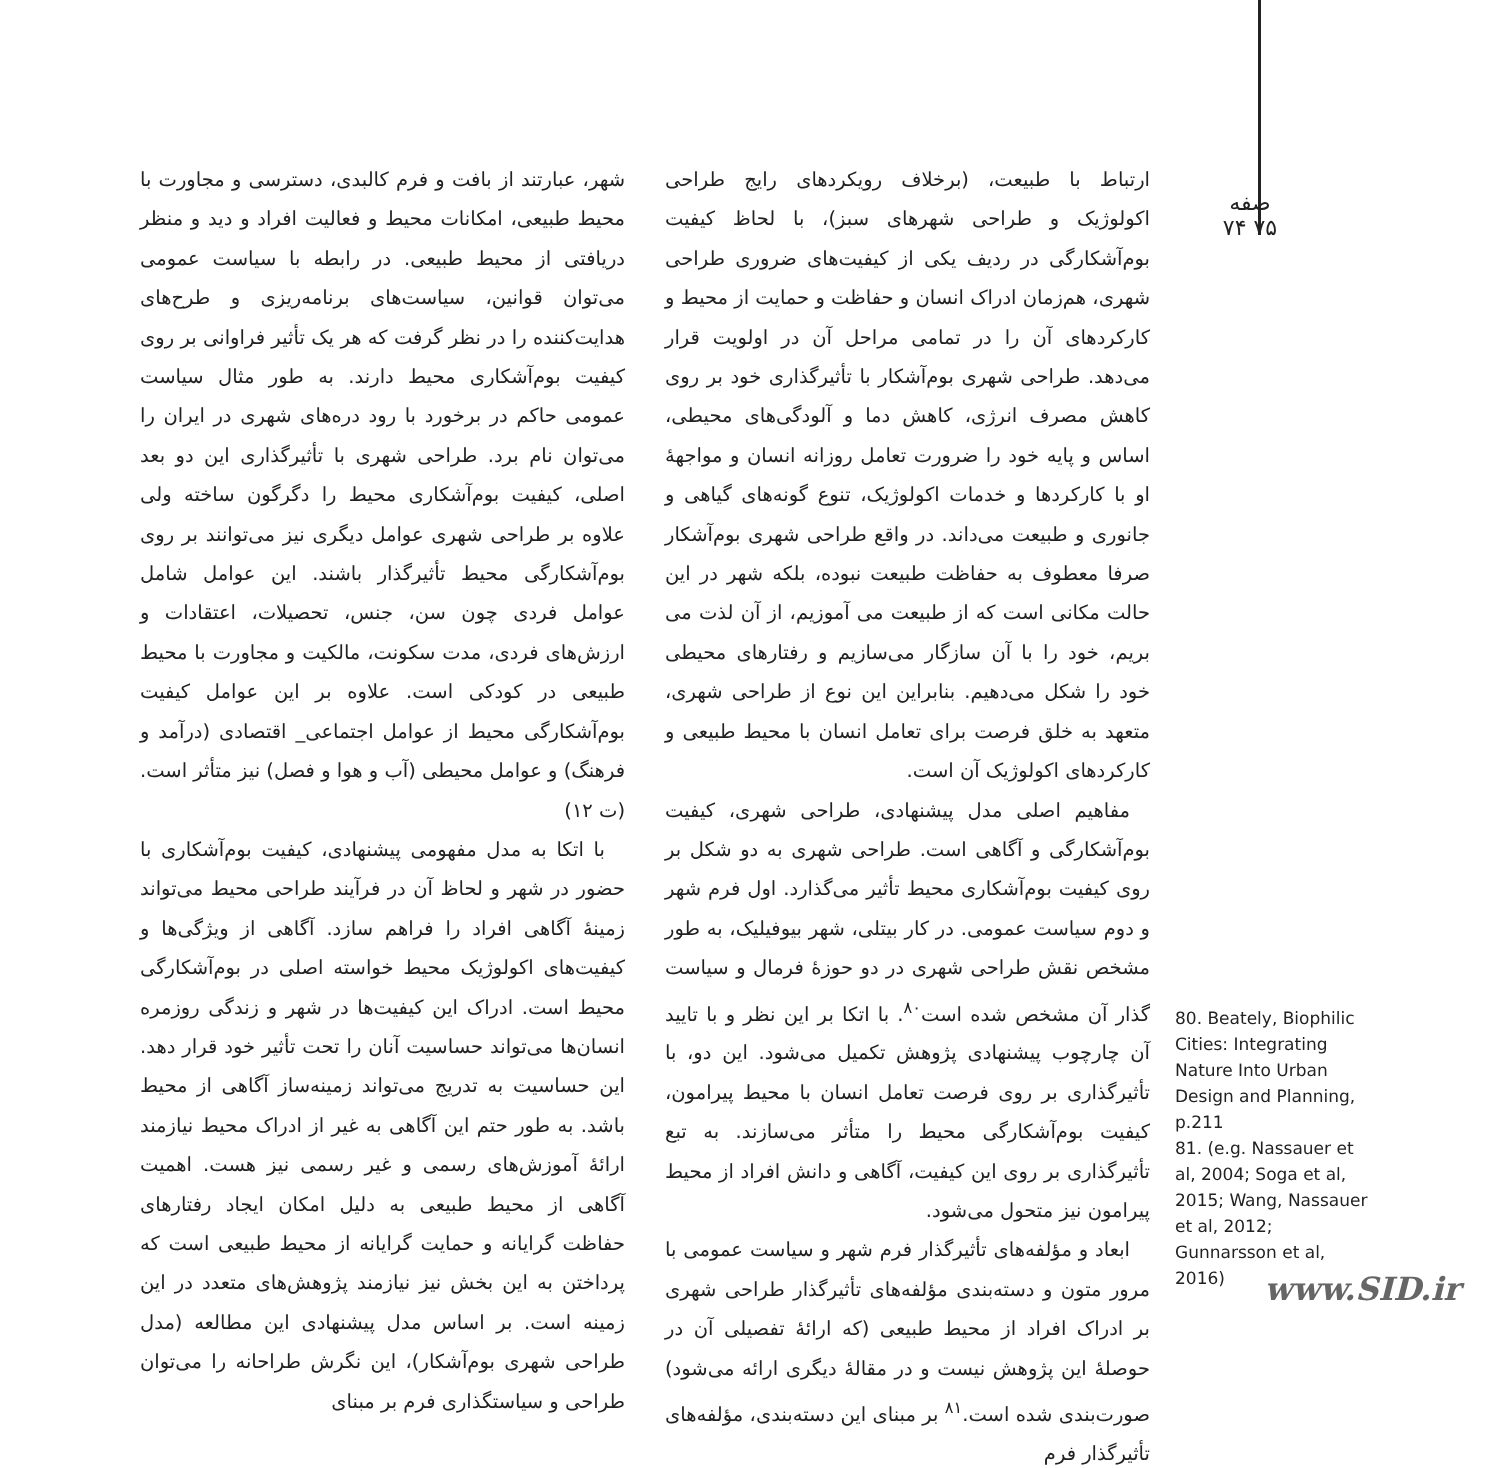صفه
۷۴ ۷۵
ارتباط با طبیعت، (برخلاف رویکردهای رایج طراحی اکولوژیک و طراحی شهرهای سبز)، با لحاظ کیفیت بوم‌آشکارگی در ردیف یکی از کیفیت‌های ضروری طراحی شهری، هم‌زمان ادراک انسان و حفاظت و حمایت از محیط و کارکردهای آن را در تمامی مراحل آن در اولویت قرار می‌دهد. طراحی شهری بوم‌آشکار با تأثیرگذاری خود بر روی کاهش مصرف انرژی، کاهش دما و آلودگی‌های محیطی، اساس و پایه خود را ضرورت تعامل روزانه انسان و مواجهۀ او با کارکردها و خدمات اکولوژیک، تنوع گونه‌های گیاهی و جانوری و طبیعت می‌داند. در واقع طراحی شهری بوم‌آشکار صرفا معطوف به حفاظت طبیعت نبوده، بلکه شهر در این حالت مکانی است که از طبیعت می آموزیم، از آن لذت می بریم، خود را با آن سازگار می‌سازیم و رفتارهای محیطی خود را شکل می‌دهیم. بنابراین این نوع از طراحی شهری، متعهد به خلق فرصت برای تعامل انسان با محیط طبیعی و کارکردهای اکولوژیک آن است.
مفاهیم اصلی مدل پیشنهادی، طراحی شهری، کیفیت بوم‌آشکارگی و آگاهی است. طراحی شهری به دو شکل بر روی کیفیت بوم‌آشکاری محیط تأثیر می‌گذارد. اول فرم شهر و دوم سیاست عمومی. در کار بیتلی، شهر بیوفیلیک، به طور مشخص نقش طراحی شهری در دو حوزۀ فرمال و سیاست گذار آن مشخص شده است<sup>۸۰</sup>. با اتکا بر این نظر و با تایید آن چارچوب پیشنهادی پژوهش تکمیل می‌شود. این دو، با تأثیرگذاری بر روی فرصت تعامل انسان با محیط پیرامون، کیفیت بوم‌آشکارگی محیط را متأثر می‌سازند. به تبع تأثیرگذاری بر روی این کیفیت، آگاهی و دانش افراد از محیط پیرامون نیز متحول می‌شود.
ابعاد و مؤلفه‌های تأثیرگذار فرم شهر و سیاست عمومی با مرور متون و دسته‌بندی مؤلفه‌های تأثیرگذار طراحی شهری بر ادراک افراد از محیط طبیعی (که ارائۀ تفصیلی آن در حوصلۀ این پژوهش نیست و در مقالۀ دیگری ارائه می‌شود) صورت‌بندی شده است.<sup>۸۱</sup> بر مبنای این دسته‌بندی، مؤلفه‌های تأثیرگذار فرم
شهر، عبارتند از بافت و فرم کالبدی، دسترسی و مجاورت با محیط طبیعی، امکانات محیط و فعالیت افراد و دید و منظر دریافتی از محیط طبیعی. در رابطه با سیاست عمومی می‌توان قوانین، سیاست‌های برنامه‌ریزی و طرح‌های هدایت‌کننده را در نظر گرفت که هر یک تأثیر فراوانی بر روی کیفیت بوم‌آشکاری محیط دارند. به طور مثال سیاست عمومی حاکم در برخورد با رود دره‌های شهری در ایران را می‌توان نام برد. طراحی شهری با تأثیرگذاری این دو بعد اصلی، کیفیت بوم‌آشکاری محیط را دگرگون ساخته ولی علاوه بر طراحی شهری عوامل دیگری نیز می‌توانند بر روی بوم‌آشکارگی محیط تأثیرگذار باشند. این عوامل شامل عوامل فردی چون سن، جنس، تحصیلات، اعتقادات و ارزش‌های فردی، مدت سکونت، مالکیت و مجاورت با محیط طبیعی در کودکی است. علاوه بر این عوامل کیفیت بوم‌آشکارگی محیط از عوامل اجتماعی_ اقتصادی (درآمد و فرهنگ) و عوامل محیطی (آب و هوا و فصل) نیز متأثر است. (ت ۱۲)
با اتکا به مدل مفهومی پیشنهادی، کیفیت بوم‌آشکاری با حضور در شهر و لحاظ آن در فرآیند طراحی محیط می‌تواند زمینۀ آگاهی افراد را فراهم سازد. آگاهی از ویژگی‌ها و کیفیت‌های اکولوژیک محیط خواسته اصلی در بوم‌آشکارگی محیط است. ادراک این کیفیت‌ها در شهر و زندگی روزمره انسان‌ها می‌تواند حساسیت آنان را تحت تأثیر خود قرار دهد. این حساسیت به تدریج می‌تواند زمینه‌ساز آگاهی از محیط باشد. به طور حتم این آگاهی به غیر از ادراک محیط نیازمند ارائۀ آموزش‌های رسمی و غیر رسمی نیز هست. اهمیت آگاهی از محیط طبیعی به دلیل امکان ایجاد رفتارهای حفاظت گرایانه و حمایت گرایانه از محیط طبیعی است که پرداختن به این بخش نیز نیازمند پژوهش‌های متعدد در این زمینه است. بر اساس مدل پیشنهادی این مطالعه (مدل طراحی شهری بوم‌آشکار)، این نگرش طراحانه را می‌توان طراحی و سیاستگذاری فرم بر مبنای
80. Beately, Biophilic Cities: Integrating Nature Into Urban Design and Planning, p.211
81. (e.g. Nassauer et al, 2004; Soga et al, 2015; Wang, Nassauer et al, 2012; Gunnarsson et al, 2016)
www.SID.ir